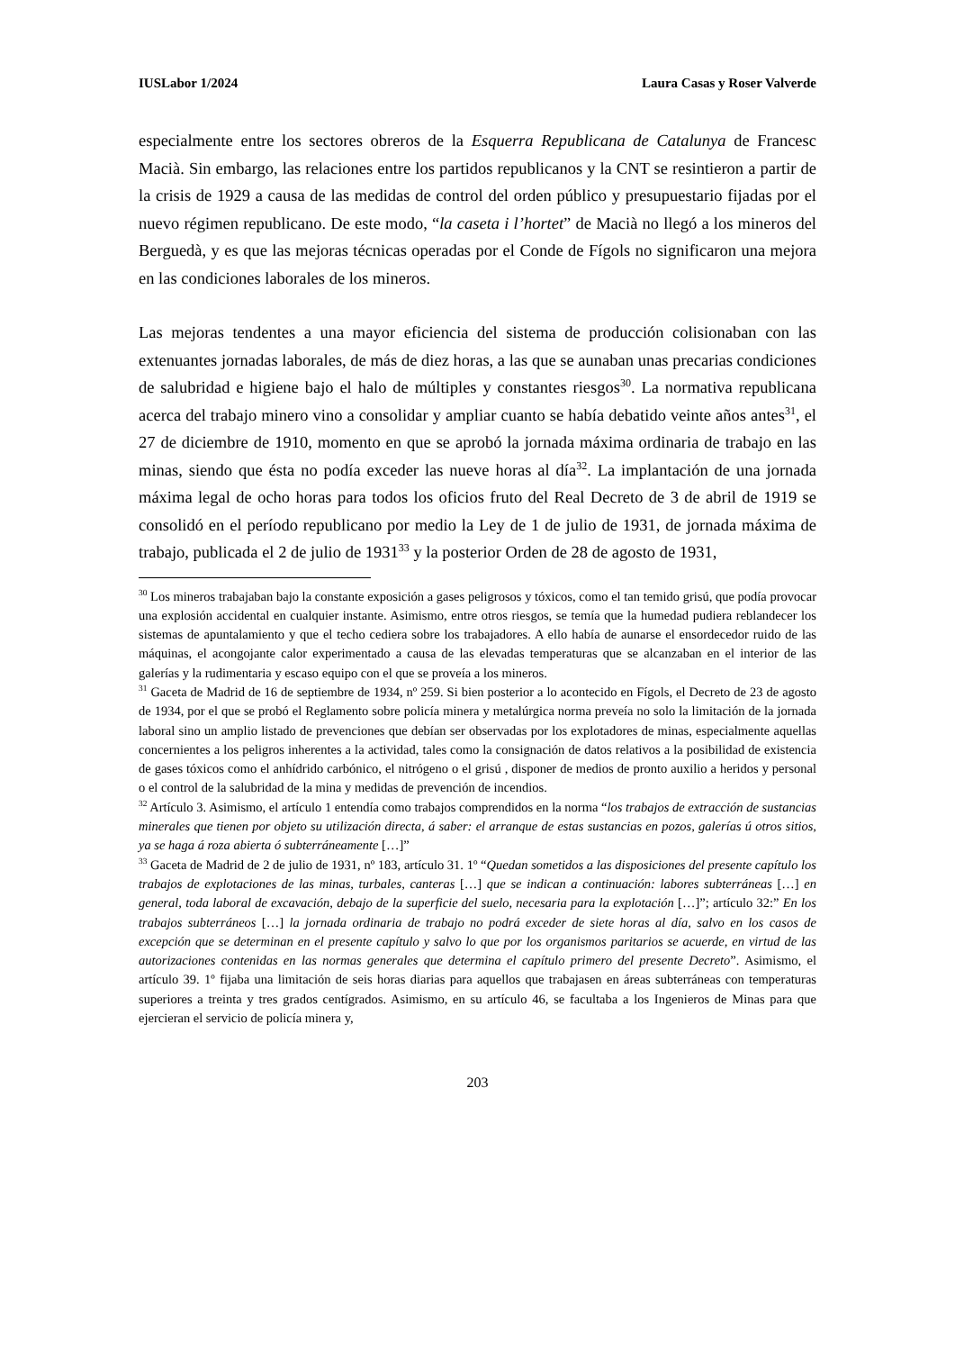IUSLabor 1/2024 Laura Casas y Roser Valverde
especialmente entre los sectores obreros de la Esquerra Republicana de Catalunya de Francesc Macià. Sin embargo, las relaciones entre los partidos republicanos y la CNT se resintieron a partir de la crisis de 1929 a causa de las medidas de control del orden público y presupuestario fijadas por el nuevo régimen republicano. De este modo, “la caseta i l’hortet” de Macià no llegó a los mineros del Berguedà, y es que las mejoras técnicas operadas por el Conde de Fígols no significaron una mejora en las condiciones laborales de los mineros.
Las mejoras tendentes a una mayor eficiencia del sistema de producción colisionaban con las extenuantes jornadas laborales, de más de diez horas, a las que se aunaban unas precarias condiciones de salubridad e higiene bajo el halo de múltiples y constantes riesgos<sup>30</sup>. La normativa republicana acerca del trabajo minero vino a consolidar y ampliar cuanto se había debatido veinte años antes<sup>31</sup>, el 27 de diciembre de 1910, momento en que se aprobó la jornada máxima ordinaria de trabajo en las minas, siendo que ésta no podía exceder las nueve horas al día<sup>32</sup>. La implantación de una jornada máxima legal de ocho horas para todos los oficios fruto del Real Decreto de 3 de abril de 1919 se consolidó en el período republicano por medio la Ley de 1 de julio de 1931, de jornada máxima de trabajo, publicada el 2 de julio de 1931<sup>33</sup> y la posterior Orden de 28 de agosto de 1931,
<sup>30</sup> Los mineros trabajaban bajo la constante exposición a gases peligrosos y tóxicos, como el tan temido grisú, que podía provocar una explosión accidental en cualquier instante. Asimismo, entre otros riesgos, se temía que la humedad pudiera reblandecer los sistemas de apuntalamiento y que el techo cediera sobre los trabajadores. A ello había de aunarse el ensordecedor ruido de las máquinas, el acongojante calor experimentado a causa de las elevadas temperaturas que se alcanzaban en el interior de las galerías y la rudimentaria y escaso equipo con el que se proveía a los mineros.
<sup>31</sup> Gaceta de Madrid de 16 de septiembre de 1934, nº 259. Si bien posterior a lo acontecido en Fígols, el Decreto de 23 de agosto de 1934, por el que se probó el Reglamento sobre policía minera y metalúrgica norma preveía no solo la limitación de la jornada laboral sino un amplio listado de prevenciones que debían ser observadas por los explotadores de minas, especialmente aquellas concernientes a los peligros inherentes a la actividad, tales como la consignación de datos relativos a la posibilidad de existencia de gases tóxicos como el anhídrido carbónico, el nitrógeno o el grisú , disponer de medios de pronto auxilio a heridos y personal o el control de la salubridad de la mina y medidas de prevención de incendios.
<sup>32</sup> Artículo 3. Asimismo, el artículo 1 entendía como trabajos comprendidos en la norma “los trabajos de extracción de sustancias minerales que tienen por objeto su utilización directa, á saber: el arranque de estas sustancias en pozos, galerías ú otros sitios, ya se haga á roza abierta ó subterráneamente […]”
<sup>33</sup> Gaceta de Madrid de 2 de julio de 1931, nº 183, artículo 31. 1º “Quedan sometidos a las disposiciones del presente capítulo los trabajos de explotaciones de las minas, turbales, canteras […] que se indican a continuación: labores subterráneas […] en general, toda laboral de excavación, debajo de la superficie del suelo, necesaria para la explotación […]”; artículo 32:” En los trabajos subterráneos […] la jornada ordinaria de trabajo no podrá exceder de siete horas al día, salvo en los casos de excepción que se determinan en el presente capítulo y salvo lo que por los organismos paritarios se acuerde, en virtud de las autorizaciones contenidas en las normas generales que determina el capítulo primero del presente Decreto”. Asimismo, el artículo 39. 1º fijaba una limitación de seis horas diarias para aquellos que trabajasen en áreas subterráneas con temperaturas superiores a treinta y tres grados centígrados. Asimismo, en su artículo 46, se facultaba a los Ingenieros de Minas para que ejercieran el servicio de policía minera y,
203